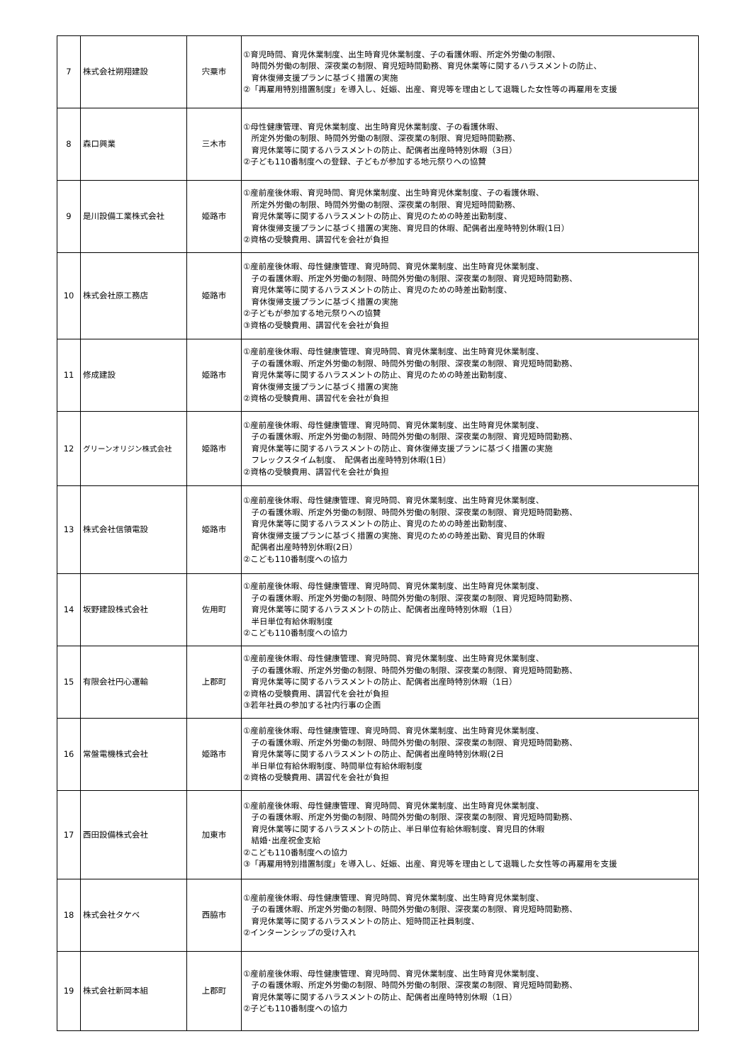| 7 | 株式会社朔翔建設 | 宍粟市 | ①育児時間、育児休業制度、出生時育児休業制度、子の看護休暇、所定外労働の制限、 時間外労働の制限、深夜業の制限、育児短時間勤務、育児休業等に関するハラスメントの防止、 育休復帰支援プランに基づく措置の実施 ②「再雇用特別措置制度」を導入し、妊娠、出産、育児等を理由として退職した女性等の再雇用を支援 |
| 8 | 森口興業 | 三木市 | ①母性健康管理、育児休業制度、出生時育児休業制度、子の看護休暇、 所定外労働の制限、時間外労働の制限、深夜業の制限、育児短時間勤務、 育児休業等に関するハラスメントの防止、配偶者出産時特別休暇（3日） ②子ども110番制度への登録、子どもが参加する地元祭りへの協賛 |
| 9 | 是川設備工業株式会社 | 姫路市 | ①産前産後休暇、育児時間、育児休業制度、出生時育児休業制度、子の看護休暇、 所定外労働の制限、時間外労働の制限、深夜業の制限、育児短時間勤務、 育児休業等に関するハラスメントの防止、育児のための時差出勤制度、 育休復帰支援プランに基づく措置の実施、育児目的休暇、配偶者出産時特別休暇(1日） ②資格の受験費用、講習代を会社が負担 |
| 10 | 株式会社原工務店 | 姫路市 | ①産前産後休暇、母性健康管理、育児時間、育児休業制度、出生時育児休業制度、 子の看護休暇、所定外労働の制限、時間外労働の制限、深夜業の制限、育児短時間勤務、 育児休業等に関するハラスメントの防止、育児のための時差出勤制度、 育休復帰支援プランに基づく措置の実施 ②子どもが参加する地元祭りへの協賛 ③資格の受験費用、講習代を会社が負担 |
| 11 | 修成建設 | 姫路市 | ①産前産後休暇、母性健康管理、育児時間、育児休業制度、出生時育児休業制度、 子の看護休暇、所定外労働の制限、時間外労働の制限、深夜業の制限、育児短時間勤務、 育児休業等に関するハラスメントの防止、育児のための時差出勤制度、 育休復帰支援プランに基づく措置の実施 ②資格の受験費用、講習代を会社が負担 |
| 12 | グリーンオリジン株式会社 | 姫路市 | ①産前産後休暇、母性健康管理、育児時間、育児休業制度、出生時育児休業制度、 子の看護休暇、所定外労働の制限、時間外労働の制限、深夜業の制限、育児短時間勤務、 育児休業等に関するハラスメントの防止、育休復帰支援プランに基づく措置の実施 フレックスタイム制度、 配偶者出産時特別休暇(1日） ②資格の受験費用、講習代を会社が負担 |
| 13 | 株式会社信領電設 | 姫路市 | ①産前産後休暇、母性健康管理、育児時間、育児休業制度、出生時育児休業制度、 子の看護休暇、所定外労働の制限、時間外労働の制限、深夜業の制限、育児短時間勤務、 育児休業等に関するハラスメントの防止、育児のための時差出勤制度、 育休復帰支援プランに基づく措置の実施、育児のための時差出勤、育児目的休暇 配偶者出産時特別休暇(2日） ②こども110番制度への協力 |
| 14 | 坂野建設株式会社 | 佐用町 | ①産前産後休暇、母性健康管理、育児時間、育児休業制度、出生時育児休業制度、 子の看護休暇、所定外労働の制限、時間外労働の制限、深夜業の制限、育児短時間勤務、 育児休業等に関するハラスメントの防止、配偶者出産時特別休暇（1日） 半日単位有給休暇制度 ②こども110番制度への協力 |
| 15 | 有限会社円心運輸 | 上郡町 | ①産前産後休暇、母性健康管理、育児時間、育児休業制度、出生時育児休業制度、 子の看護休暇、所定外労働の制限、時間外労働の制限、深夜業の制限、育児短時間勤務、 育児休業等に関するハラスメントの防止、配偶者出産時特別休暇（1日） ②資格の受験費用、講習代を会社が負担 ③若年社員の参加する社内行事の企画 |
| 16 | 常盤電機株式会社 | 姫路市 | ①産前産後休暇、母性健康管理、育児時間、育児休業制度、出生時育児休業制度、 子の看護休暇、所定外労働の制限、時間外労働の制限、深夜業の制限、育児短時間勤務、 育児休業等に関するハラスメントの防止、配偶者出産時特別休暇(2日 半日単位有給休暇制度、時間単位有給休暇制度 ②資格の受験費用、講習代を会社が負担 |
| 17 | 西田設備株式会社 | 加東市 | ①産前産後休暇、母性健康管理、育児時間、育児休業制度、出生時育児休業制度、 子の看護休暇、所定外労働の制限、時間外労働の制限、深夜業の制限、育児短時間勤務、 育児休業等に関するハラスメントの防止、半日単位有給休暇制度、育児目的休暇 結婚･出産祝金支給 ②こども110番制度への協力 ③「再雇用特別措置制度」を導入し、妊娠、出産、育児等を理由として退職した女性等の再雇用を支援 |
| 18 | 株式会社タケベ | 西脇市 | ①産前産後休暇、母性健康管理、育児時間、育児休業制度、出生時育児休業制度、 子の看護休暇、所定外労働の制限、時間外労働の制限、深夜業の制限、育児短時間勤務、 育児休業等に関するハラスメントの防止、短時間正社員制度、 ②インターンシップの受け入れ |
| 19 | 株式会社新岡本組 | 上郡町 | ①産前産後休暇、母性健康管理、育児時間、育児休業制度、出生時育児休業制度、 子の看護休暇、所定外労働の制限、時間外労働の制限、深夜業の制限、育児短時間勤務、 育児休業等に関するハラスメントの防止、配偶者出産時特別休暇（1日） ②子ども110番制度への協力 |